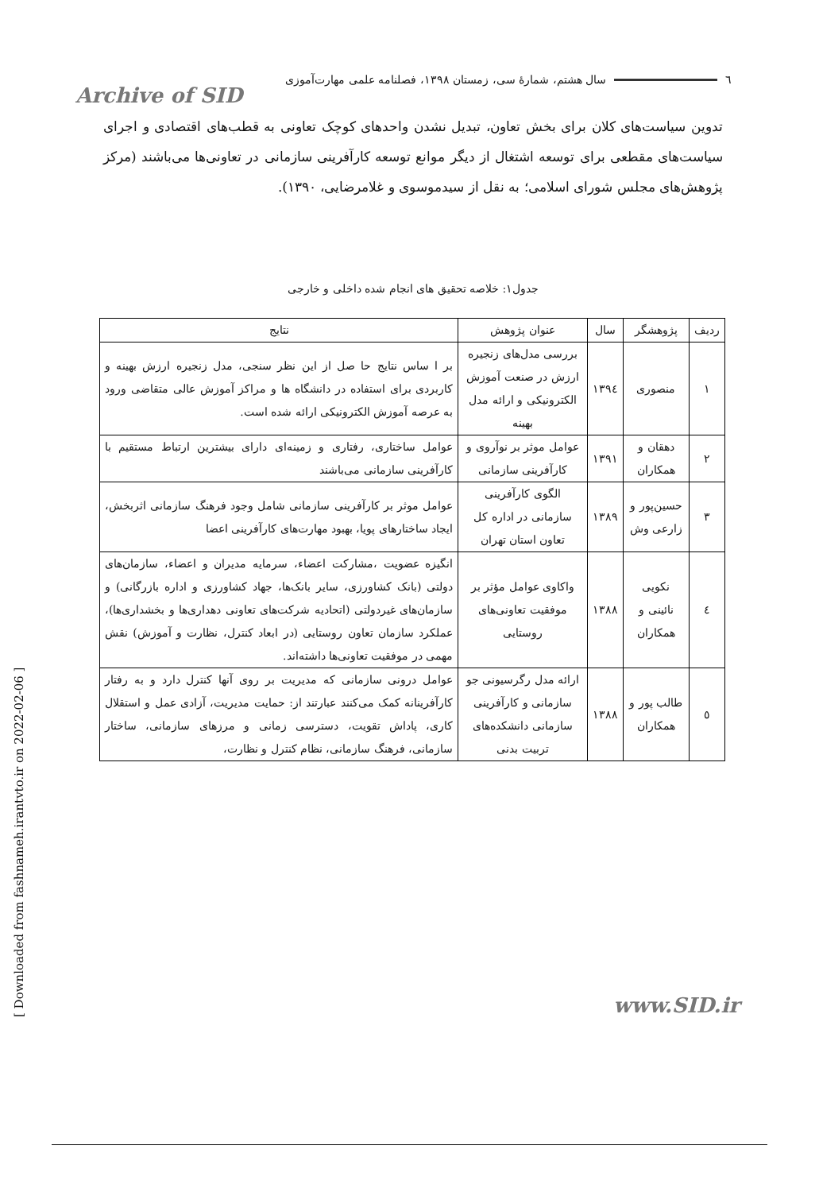٦ سال هشتم، شمارهٔ سی، زمستان ۱۳۹۸، فصلنامه علمی مهارت‌آموزی
Archive of SID
تدوین سیاست‌های کلان برای بخش تعاون، تبدیل نشدن واحدهای کوچک تعاونی به قطب‌های اقتصادی و اجرای سیاست‌های مقطعی برای توسعه اشتغال از دیگر موانع توسعه کارآفرینی سازمانی در تعاونی‌ها می‌باشند (مرکز پژوهش‌های مجلس شورای اسلامی؛ به نقل از سیدموسوی و غلامرضایی، ۱۳۹۰).
جدول۱: خلاصه تحقیق های انجام شده داخلی و خارجی
| ردیف | پژوهشگر | سال | عنوان پژوهش | نتایج |
| --- | --- | --- | --- | --- |
| ۱ | منصوری | ۱۳۹٤ | بررسی مدل‌های زنجیره ارزش در صنعت آموزش الکترونیکی و ارائه مدل بهینه | بر ا ساس نتایج حا صل از این نظر سنجی، مدل زنجیره ارزش بهینه و کاربردی برای استفاده در دانشگاه ها و مراکز آموزش عالی متقاضی ورود به عرصه آموزش الکترونیکی ارائه شده است. |
| ۲ | دهقان و همکاران | ۱۳۹۱ | عوامل موثر بر نوآروی و کارآفرینی سازمانی | عوامل ساختاری، رفتاری و زمینه‌ای دارای بیشترین ارتباط مستقیم با کارآفرینی سازمانی می‌باشند |
| ۳ | حسین‌پور و زارعی وش | ۱۳۸۹ | الگوی کارآفرینی سازمانی در اداره کل تعاون استان تهران | عوامل موثر بر کارآفرینی سازمانی شامل وجود فرهنگ سازمانی اثربخش، ایجاد ساختارهای پویا، بهبود مهارت‌های کارآفرینی اعضا |
| ٤ | نکویی نائینی و همکاران | ۱۳۸۸ | واکاوی عوامل مؤثر بر موفقیت تعاونی‌های روستایی | انگیزه عضویت ،مشارکت اعضاء، سرمایه مدیران و اعضاء، سازمان‌های دولتی (بانک کشاورزی، سایر بانک‌ها، جهاد کشاورزی و اداره بازرگانی) و سازمان‌های غیردولتی (اتحادیه شرکت‌های تعاونی دهداری‌ها و بخشداری‌ها)، عملکرد سازمان تعاون روستایی (در ابعاد کنترل، نظارت و آموزش) نقش مهمی در موفقیت تعاونی‌ها داشته‌اند. |
| ٥ | طالب پور و همکاران | ۱۳۸۸ | ارائه مدل رگرسیونی جو سازمانی و کارآفرینی سازمانی دانشکده‌های تربیت بدنی | عوامل درونی سازمانی که مدیریت بر روی آنها کنترل دارد و به رفتار کارآفرینانه کمک می‌کنند عبارتند از: حمایت مدیریت، آزادی عمل و استقلال کاری، پاداش تقویت، دسترسی زمانی و مرزهای سازمانی، ساختار سازمانی، فرهنگ سازمانی، نظام کنترل و نظارت، |
[ Downloaded from fashnameh.irantvto.ir on 2022-02-06 ]
www.SID.ir